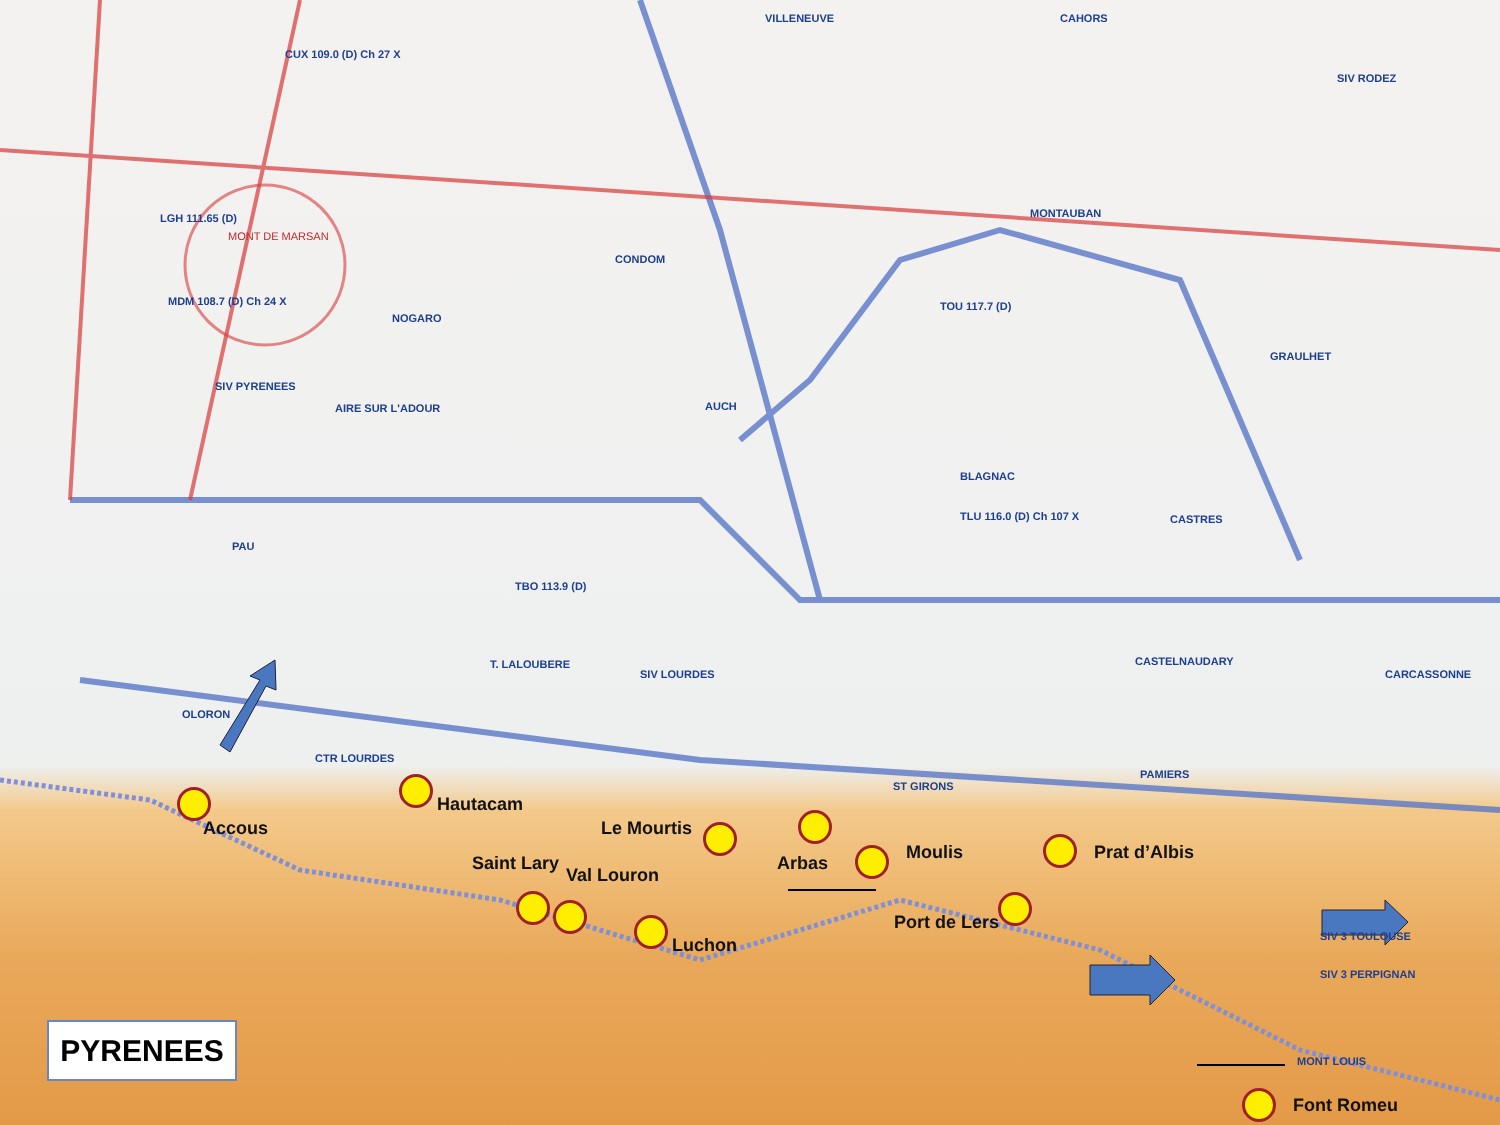CUX 109.0 (D) Ch 27 X
VILLENEUVE CAHORS
SIV RODEZ
LGH 111.65 (D)
MONT DE MARSAN
CONDOM
MONTAUBAN
MDM 108.7 (D) Ch 24 X
NOGARO
TOU 117.7 (D)
GRAULHET
SIV PYRENEES
AIRE SUR L'ADOUR AUCH
BLAGNAC
PAU
TBO 113.9 (D)
TLU 116.0 (D) Ch 107 X CASTRES
OLORON
T. LALOUBERE
SIV LOURDES
CASTELNAUDARY
CARCASSONNE
CTR LOURDES
ST GIRONS
PAMIERS
Hautacam
Accous Le Mourtis
Moulis Prat d’Albis
Saint Lary Arbas
Val Louron
Port de Lers
SIV 3 TOULOUSE
Luchon
SIV 3 PERPIGNAN
MONT LOUIS
Font Romeu
PYRENEES